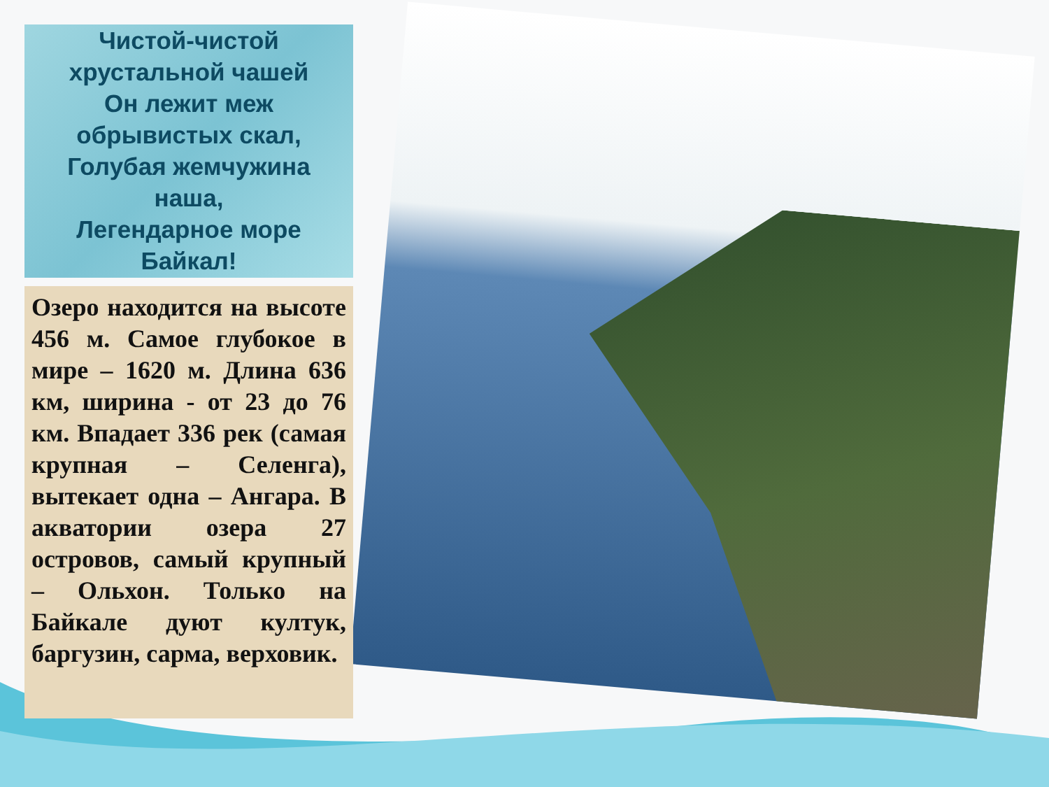Чистой-чистой
хрустальной чашей
Он лежит меж
обрывистых скал,
Голубая жемчужина
наша,
Легендарное море
Байкал!
Озеро находится на высоте 456 м. Самое глубокое в мире – 1620 м. Длина 636 км, ширина - от 23 до 76 км. Впадает 336 рек (самая крупная – Селенга), вытекает одна – Ангара. В акватории озера 27 островов, самый крупный – Ольхон. Только на Байкале дуют култук, баргузин, сарма, верховик.